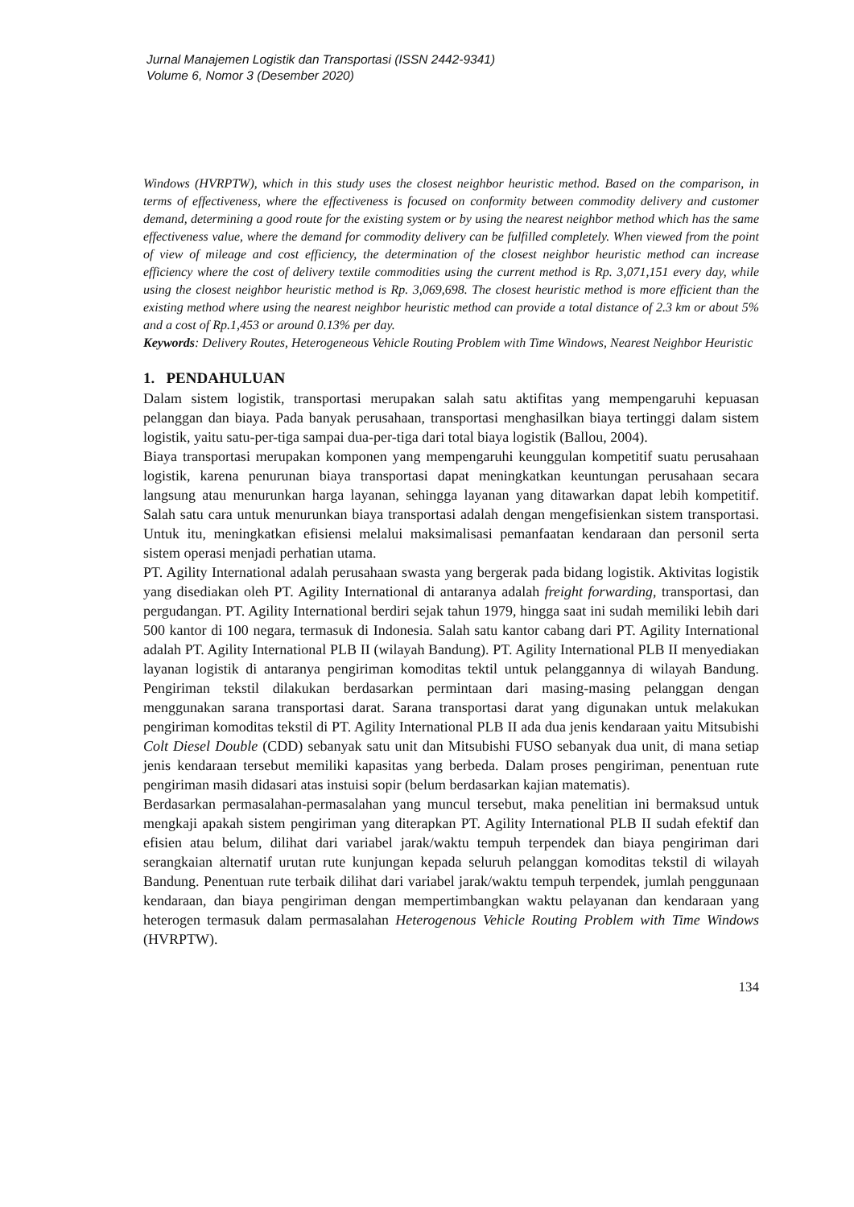Jurnal Manajemen Logistik dan Transportasi (ISSN 2442-9341)
Volume 6, Nomor 3 (Desember 2020)
Windows (HVRPTW), which in this study uses the closest neighbor heuristic method. Based on the comparison, in terms of effectiveness, where the effectiveness is focused on conformity between commodity delivery and customer demand, determining a good route for the existing system or by using the nearest neighbor method which has the same effectiveness value, where the demand for commodity delivery can be fulfilled completely. When viewed from the point of view of mileage and cost efficiency, the determination of the closest neighbor heuristic method can increase efficiency where the cost of delivery textile commodities using the current method is Rp. 3,071,151 every day, while using the closest neighbor heuristic method is Rp. 3,069,698. The closest heuristic method is more efficient than the existing method where using the nearest neighbor heuristic method can provide a total distance of 2.3 km or about 5% and a cost of Rp.1,453 or around 0.13% per day.
Keywords: Delivery Routes, Heterogeneous Vehicle Routing Problem with Time Windows, Nearest Neighbor Heuristic
1. PENDAHULUAN
Dalam sistem logistik, transportasi merupakan salah satu aktifitas yang mempengaruhi kepuasan pelanggan dan biaya. Pada banyak perusahaan, transportasi menghasilkan biaya tertinggi dalam sistem logistik, yaitu satu-per-tiga sampai dua-per-tiga dari total biaya logistik (Ballou, 2004).
Biaya transportasi merupakan komponen yang mempengaruhi keunggulan kompetitif suatu perusahaan logistik, karena penurunan biaya transportasi dapat meningkatkan keuntungan perusahaan secara langsung atau menurunkan harga layanan, sehingga layanan yang ditawarkan dapat lebih kompetitif. Salah satu cara untuk menurunkan biaya transportasi adalah dengan mengefisienkan sistem transportasi. Untuk itu, meningkatkan efisiensi melalui maksimalisasi pemanfaatan kendaraan dan personil serta sistem operasi menjadi perhatian utama.
PT. Agility International adalah perusahaan swasta yang bergerak pada bidang logistik. Aktivitas logistik yang disediakan oleh PT. Agility International di antaranya adalah freight forwarding, transportasi, dan pergudangan. PT. Agility International berdiri sejak tahun 1979, hingga saat ini sudah memiliki lebih dari 500 kantor di 100 negara, termasuk di Indonesia. Salah satu kantor cabang dari PT. Agility International adalah PT. Agility International PLB II (wilayah Bandung). PT. Agility International PLB II menyediakan layanan logistik di antaranya pengiriman komoditas tektil untuk pelanggannya di wilayah Bandung. Pengiriman tekstil dilakukan berdasarkan permintaan dari masing-masing pelanggan dengan menggunakan sarana transportasi darat. Sarana transportasi darat yang digunakan untuk melakukan pengiriman komoditas tekstil di PT. Agility International PLB II ada dua jenis kendaraan yaitu Mitsubishi Colt Diesel Double (CDD) sebanyak satu unit dan Mitsubishi FUSO sebanyak dua unit, di mana setiap jenis kendaraan tersebut memiliki kapasitas yang berbeda. Dalam proses pengiriman, penentuan rute pengiriman masih didasari atas instuisi sopir (belum berdasarkan kajian matematis).
Berdasarkan permasalahan-permasalahan yang muncul tersebut, maka penelitian ini bermaksud untuk mengkaji apakah sistem pengiriman yang diterapkan PT. Agility International PLB II sudah efektif dan efisien atau belum, dilihat dari variabel jarak/waktu tempuh terpendek dan biaya pengiriman dari serangkaian alternatif urutan rute kunjungan kepada seluruh pelanggan komoditas tekstil di wilayah Bandung. Penentuan rute terbaik dilihat dari variabel jarak/waktu tempuh terpendek, jumlah penggunaan kendaraan, dan biaya pengiriman dengan mempertimbangkan waktu pelayanan dan kendaraan yang heterogen termasuk dalam permasalahan Heterogenous Vehicle Routing Problem with Time Windows (HVRPTW).
134